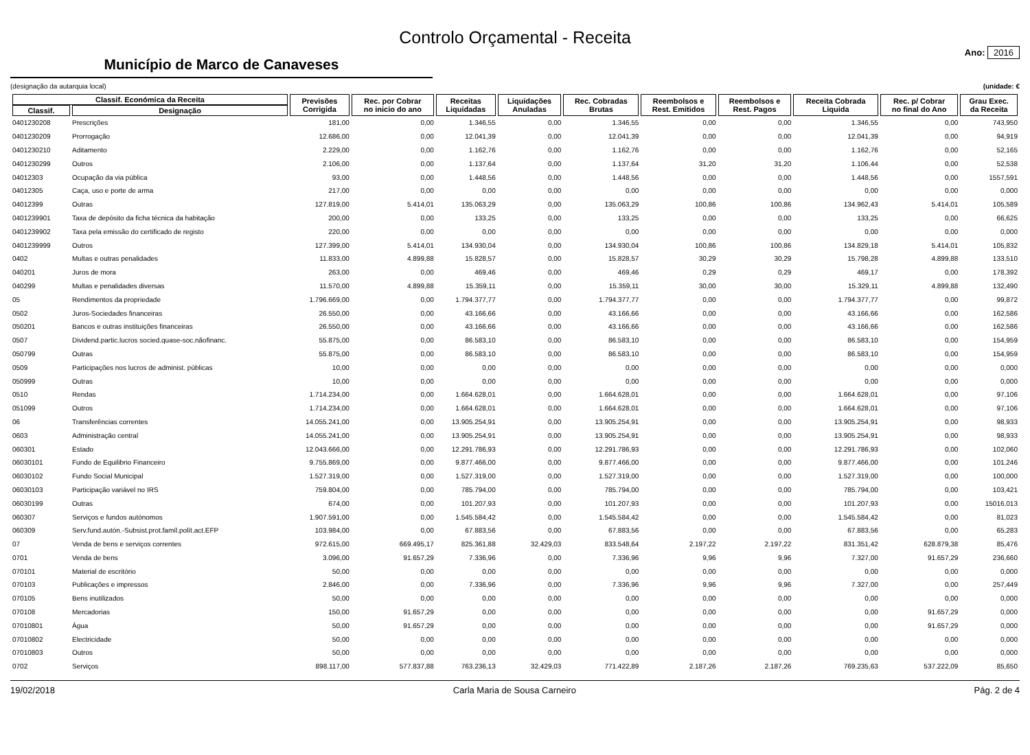Controlo Orçamental - Receita
Município de Marco de Canaveses
Ano: 2016
(designação da autarquia local) (unidade: €
| Classif. Económica da Receita | | Previsões Corrigida | Rec. por Cobrar no inicio do ano | Receitas Liquidadas | Liquidações Anuladas | Rec. Cobradas Brutas | Reembolsos e Rest. Emitidos | Reembolsos e Rest. Pagos | Receita Cobrada Liquida | Rec. p/ Cobrar no final do Ano | Grau Exec. da Receita |
| --- | --- | --- | --- | --- | --- | --- | --- | --- | --- | --- | --- |
| Classif. | Designação | | | | | | | | | | |
| 0401230208 | Prescrições | 181,00 | 0,00 | 1.346,55 | 0,00 | 1.346,55 | 0,00 | 0,00 | 1.346,55 | 0,00 | 743,950 |
| 0401230209 | Prorrogação | 12.686,00 | 0,00 | 12.041,39 | 0,00 | 12.041,39 | 0,00 | 0,00 | 12.041,39 | 0,00 | 94,919 |
| 0401230210 | Aditamento | 2.229,00 | 0,00 | 1.162,76 | 0,00 | 1.162,76 | 0,00 | 0,00 | 1.162,76 | 0,00 | 52,165 |
| 0401230299 | Outros | 2.106,00 | 0,00 | 1.137,64 | 0,00 | 1.137,64 | 31,20 | 31,20 | 1.106,44 | 0,00 | 52,538 |
| 04012303 | Ocupação da via pública | 93,00 | 0,00 | 1.448,56 | 0,00 | 1.448,56 | 0,00 | 0,00 | 1.448,56 | 0,00 | 1557,591 |
| 04012305 | Caça, uso e porte de arma | 217,00 | 0,00 | 0,00 | 0,00 | 0,00 | 0,00 | 0,00 | 0,00 | 0,00 | 0,000 |
| 04012399 | Outras | 127.819,00 | 5.414,01 | 135.063,29 | 0,00 | 135.063,29 | 100,86 | 100,86 | 134.962,43 | 5.414,01 | 105,589 |
| 0401239901 | Taxa de depósito da ficha técnica da habitação | 200,00 | 0,00 | 133,25 | 0,00 | 133,25 | 0,00 | 0,00 | 133,25 | 0,00 | 66,625 |
| 0401239902 | Taxa pela emissão do certificado de registo | 220,00 | 0,00 | 0,00 | 0,00 | 0,00 | 0,00 | 0,00 | 0,00 | 0,00 | 0,000 |
| 0401239999 | Outros | 127.399,00 | 5.414,01 | 134.930,04 | 0,00 | 134.930,04 | 100,86 | 100,86 | 134.829,18 | 5.414,01 | 105,832 |
| 0402 | Multas e outras penalidades | 11.833,00 | 4.899,88 | 15.828,57 | 0,00 | 15.828,57 | 30,29 | 30,29 | 15.798,28 | 4.899,88 | 133,510 |
| 040201 | Juros de mora | 263,00 | 0,00 | 469,46 | 0,00 | 469,46 | 0,29 | 0,29 | 469,17 | 0,00 | 178,392 |
| 040299 | Multas e penalidades diversas | 11.570,00 | 4.899,88 | 15.359,11 | 0,00 | 15.359,11 | 30,00 | 30,00 | 15.329,11 | 4.899,88 | 132,490 |
| 05 | Rendimentos da propriedade | 1.796.669,00 | 0,00 | 1.794.377,77 | 0,00 | 1.794.377,77 | 0,00 | 0,00 | 1.794.377,77 | 0,00 | 99,872 |
| 0502 | Juros-Sociedades financeiras | 26.550,00 | 0,00 | 43.166,66 | 0,00 | 43.166,66 | 0,00 | 0,00 | 43.166,66 | 0,00 | 162,586 |
| 050201 | Bancos e outras instituições financeiras | 26.550,00 | 0,00 | 43.166,66 | 0,00 | 43.166,66 | 0,00 | 0,00 | 43.166,66 | 0,00 | 162,586 |
| 0507 | Dividend.partic.lucros socied.quase-soc.nãofinanc. | 55.875,00 | 0,00 | 86.583,10 | 0,00 | 86.583,10 | 0,00 | 0,00 | 86.583,10 | 0,00 | 154,959 |
| 050799 | Outras | 55.875,00 | 0,00 | 86.583,10 | 0,00 | 86.583,10 | 0,00 | 0,00 | 86.583,10 | 0,00 | 154,959 |
| 0509 | Participações nos lucros de administ. públicas | 10,00 | 0,00 | 0,00 | 0,00 | 0,00 | 0,00 | 0,00 | 0,00 | 0,00 | 0,000 |
| 050999 | Outras | 10,00 | 0,00 | 0,00 | 0,00 | 0,00 | 0,00 | 0,00 | 0,00 | 0,00 | 0,000 |
| 0510 | Rendas | 1.714.234,00 | 0,00 | 1.664.628,01 | 0,00 | 1.664.628,01 | 0,00 | 0,00 | 1.664.628,01 | 0,00 | 97,106 |
| 051099 | Outros | 1.714.234,00 | 0,00 | 1.664.628,01 | 0,00 | 1.664.628,01 | 0,00 | 0,00 | 1.664.628,01 | 0,00 | 97,106 |
| 06 | Transferências correntes | 14.055.241,00 | 0,00 | 13.905.254,91 | 0,00 | 13.905.254,91 | 0,00 | 0,00 | 13.905.254,91 | 0,00 | 98,933 |
| 0603 | Administração central | 14.055.241,00 | 0,00 | 13.905.254,91 | 0,00 | 13.905.254,91 | 0,00 | 0,00 | 13.905.254,91 | 0,00 | 98,933 |
| 060301 | Estado | 12.043.666,00 | 0,00 | 12.291.786,93 | 0,00 | 12.291.786,93 | 0,00 | 0,00 | 12.291.786,93 | 0,00 | 102,060 |
| 06030101 | Fundo de Equilibrio Financeiro | 9.755.869,00 | 0,00 | 9.877.466,00 | 0,00 | 9.877.466,00 | 0,00 | 0,00 | 9.877.466,00 | 0,00 | 101,246 |
| 06030102 | Fundo Social Municipal | 1.527.319,00 | 0,00 | 1.527.319,00 | 0,00 | 1.527.319,00 | 0,00 | 0,00 | 1.527.319,00 | 0,00 | 100,000 |
| 06030103 | Participação variável no IRS | 759.804,00 | 0,00 | 785.794,00 | 0,00 | 785.794,00 | 0,00 | 0,00 | 785.794,00 | 0,00 | 103,421 |
| 06030199 | Outras | 674,00 | 0,00 | 101.207,93 | 0,00 | 101.207,93 | 0,00 | 0,00 | 101.207,93 | 0,00 | 15016,013 |
| 060307 | Serviços e fundos autónomos | 1.907.591,00 | 0,00 | 1.545.584,42 | 0,00 | 1.545.584,42 | 0,00 | 0,00 | 1.545.584,42 | 0,00 | 81,023 |
| 060309 | Serv.fund.autón.-Subsist.prot.famíl.polít.act.EFP | 103.984,00 | 0,00 | 67.883,56 | 0,00 | 67.883,56 | 0,00 | 0,00 | 67.883,56 | 0,00 | 65,283 |
| 07 | Venda de bens e serviços correntes | 972.615,00 | 669.495,17 | 825.361,88 | 32.429,03 | 833.548,64 | 2.197,22 | 2.197,22 | 831.351,42 | 628.879,38 | 85,476 |
| 0701 | Venda de bens | 3.096,00 | 91.657,29 | 7.336,96 | 0,00 | 7.336,96 | 9,96 | 9,96 | 7.327,00 | 91.657,29 | 236,660 |
| 070101 | Material de escritório | 50,00 | 0,00 | 0,00 | 0,00 | 0,00 | 0,00 | 0,00 | 0,00 | 0,00 | 0,000 |
| 070103 | Publicações e impressos | 2.846,00 | 0,00 | 7.336,96 | 0,00 | 7.336,96 | 9,96 | 9,96 | 7.327,00 | 0,00 | 257,449 |
| 070105 | Bens inutilizados | 50,00 | 0,00 | 0,00 | 0,00 | 0,00 | 0,00 | 0,00 | 0,00 | 0,00 | 0,000 |
| 070108 | Mercadorias | 150,00 | 91.657,29 | 0,00 | 0,00 | 0,00 | 0,00 | 0,00 | 0,00 | 91.657,29 | 0,000 |
| 07010801 | Água | 50,00 | 91.657,29 | 0,00 | 0,00 | 0,00 | 0,00 | 0,00 | 0,00 | 91.657,29 | 0,000 |
| 07010802 | Electricidade | 50,00 | 0,00 | 0,00 | 0,00 | 0,00 | 0,00 | 0,00 | 0,00 | 0,00 | 0,000 |
| 07010803 | Outros | 50,00 | 0,00 | 0,00 | 0,00 | 0,00 | 0,00 | 0,00 | 0,00 | 0,00 | 0,000 |
| 0702 | Serviços | 898.117,00 | 577.837,88 | 763.236,13 | 32.429,03 | 771.422,89 | 2.187,26 | 2.187,26 | 769.235,63 | 537.222,09 | 85,650 |
19/02/2018 Carla Maria de Sousa Carneiro Pág. 2 de 4